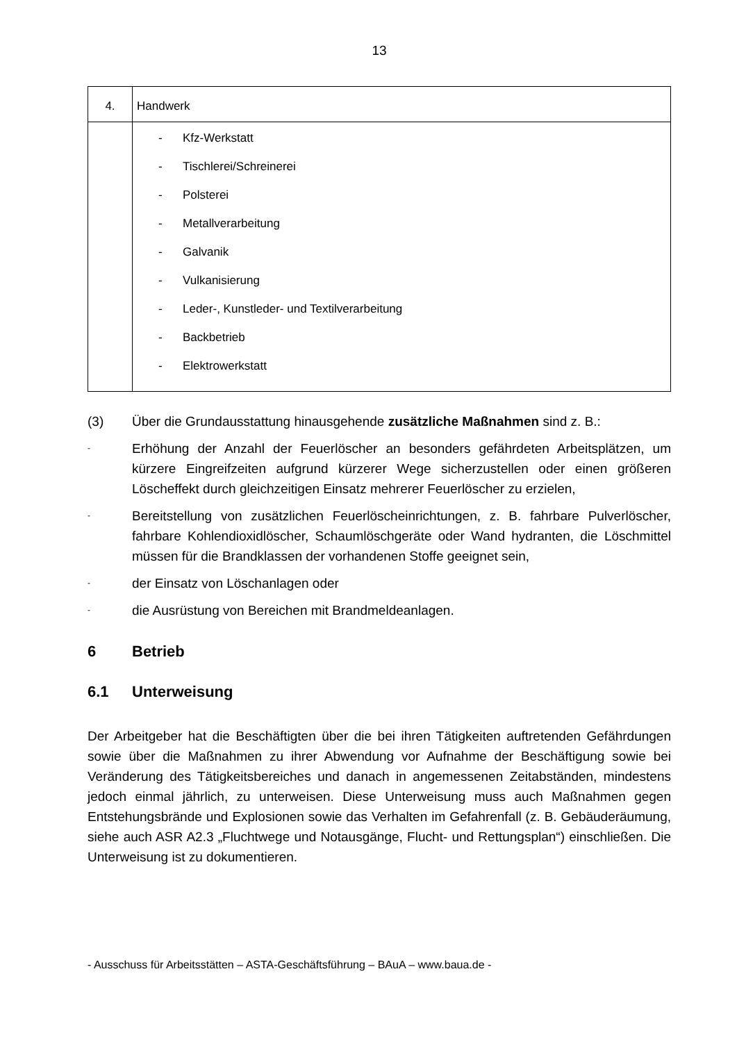13
| 4. | Handwerk |
| | - Kfz-Werkstatt - Tischlerei/Schreinerei - Polsterei - Metallverarbeitung - Galvanik - Vulkanisierung - Leder-, Kunstleder- und Textilverarbeitung - Backbetrieb - Elektrowerkstatt |
(3) Über die Grundausstattung hinausgehende zusätzliche Maßnahmen sind z. B.:
-
Erhöhung der Anzahl der Feuerlöscher an besonders gefährdeten Arbeitsplätzen, um kürzere Eingreifzeiten aufgrund kürzerer Wege sicherzustellen oder einen größeren Löscheffekt durch gleichzeitigen Einsatz mehrerer Feuerlöscher zu erzielen,
-
Bereitstellung von zusätzlichen Feuerlöscheinrichtungen, z. B. fahrbare Pulverlöscher, fahrbare Kohlendioxidlöscher, Schaumlöschgeräte oder Wand hydranten, die Löschmittel müssen für die Brandklassen der vorhandenen Stoffe geeignet sein,
-
der Einsatz von Löschanlagen oder
-
die Ausrüstung von Bereichen mit Brandmeldeanlagen.
6 Betrieb
6.1 Unterweisung
Der Arbeitgeber hat die Beschäftigten über die bei ihren Tätigkeiten auftretenden Gefährdungen sowie über die Maßnahmen zu ihrer Abwendung vor Aufnahme der Beschäftigung sowie bei Veränderung des Tätigkeitsbereiches und danach in angemessenen Zeitabständen, mindestens jedoch einmal jährlich, zu unterweisen. Diese Unterweisung muss auch Maßnahmen gegen Entstehungsbrände und Explosionen sowie das Verhalten im Gefahrenfall (z. B. Gebäuderäumung, siehe auch ASR A2.3 „Fluchtwege und Notausgänge, Flucht- und Rettungsplan“) einschließen. Die Unterweisung ist zu dokumentieren.
- Ausschuss für Arbeitsstätten – ASTA-Geschäftsführung – BAuA – www.baua.de -